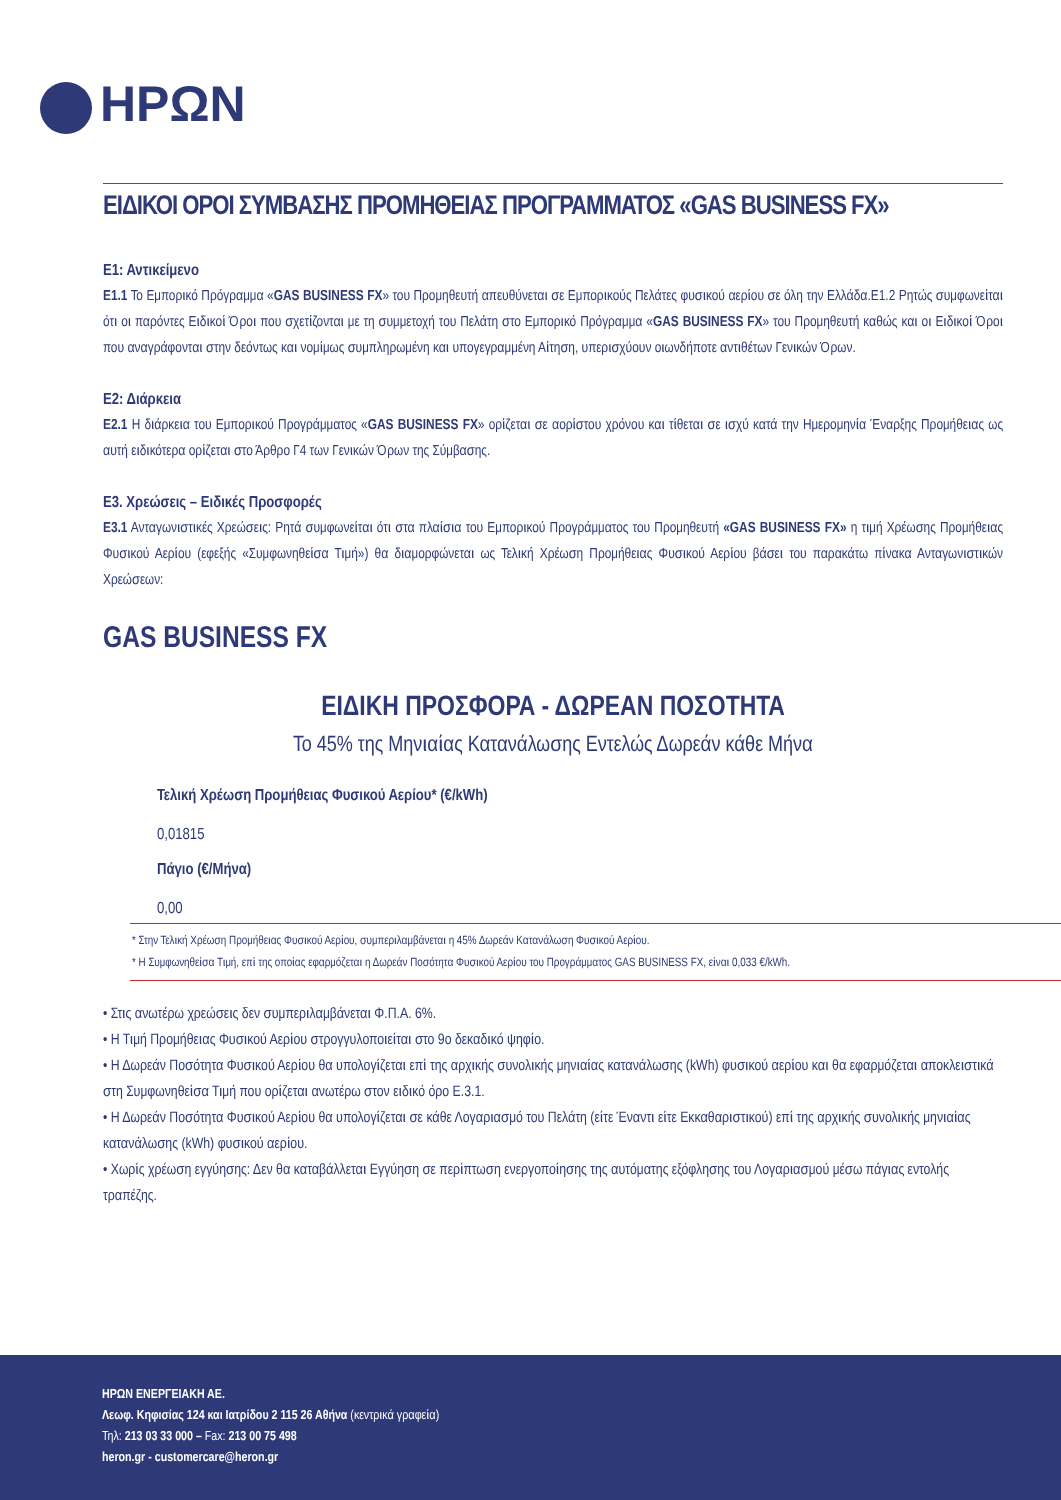ΗΡΩΝ
ΕΙΔΙΚΟΙ ΟΡΟΙ ΣΥΜΒΑΣΗΣ ΠΡΟΜΗΘΕΙΑΣ ΠΡΟΓΡΑΜΜΑΤΟΣ «GAS BUSINESS FX»
Ε1: Αντικείμενο
Ε1.1 Το Εμπορικό Πρόγραμμα «GAS BUSINESS FX» του Προμηθευτή απευθύνεται σε Εμπορικούς Πελάτες φυσικού αερίου σε όλη την Ελλάδα.Ε1.2 Ρητώς συμφωνείται ότι οι παρόντες Ειδικοί Όροι που σχετίζονται με τη συμμετοχή του Πελάτη στο Εμπορικό Πρόγραμμα «GAS BUSINESS FX» του Προμηθευτή καθώς και οι Ειδικοί Όροι που αναγράφονται στην δεόντως και νομίμως συμπληρωμένη και υπογεγραμμένη Αίτηση, υπερισχύουν οιωνδήποτε αντιθέτων Γενικών Όρων.
Ε2: Διάρκεια
Ε2.1 Η διάρκεια του Εμπορικού Προγράμματος «GAS BUSINESS FX» ορίζεται σε αορίστου χρόνου και τίθεται σε ισχύ κατά την Ημερομηνία Έναρξης Προμήθειας ως αυτή ειδικότερα ορίζεται στο Άρθρο Γ4 των Γενικών Όρων της Σύμβασης.
Ε3. Χρεώσεις – Ειδικές Προσφορές
Ε3.1 Ανταγωνιστικές Χρεώσεις: Ρητά συμφωνείται ότι στα πλαίσια του Εμπορικού Προγράμματος του Προμηθευτή «GAS BUSINESS FX» η τιμή Χρέωσης Προμήθειας Φυσικού Αερίου (εφεξής «Συμφωνηθείσα Τιμή») θα διαμορφώνεται ως Τελική Χρέωση Προμήθειας Φυσικού Αερίου βάσει του παρακάτω πίνακα Ανταγωνιστικών Χρεώσεων:
GAS BUSINESS FX
ΕΙΔΙΚΗ ΠΡΟΣΦΟΡΑ - ΔΩΡΕΑΝ ΠΟΣΟΤΗΤΑ
Το 45% της Μηνιαίας Κατανάλωσης Εντελώς Δωρεάν κάθε Μήνα
| Τελική Χρέωση Προμήθειας Φυσικού Αερίου* (€/kWh) |
| --- |
| 0,01815 |
| Πάγιο (€/Μήνα) |
| 0,00 |
* Στην Τελική Χρέωση Προμήθειας Φυσικού Αερίου, συμπεριλαμβάνεται η 45% Δωρεάν Κατανάλωση Φυσικού Αερίου.
* Η Συμφωνηθείσα Τιμή, επί της οποίας εφαρμόζεται η Δωρεάν Ποσότητα Φυσικού Αερίου του Προγράμματος GAS BUSINESS FX, είναι 0,033 €/kWh.
• Στις ανωτέρω χρεώσεις δεν συμπεριλαμβάνεται Φ.Π.Α. 6%.
• Η Τιμή Προμήθειας Φυσικού Αερίου στρογγυλοποιείται στο 9ο δεκαδικό ψηφίο.
• Η Δωρεάν Ποσότητα Φυσικού Αερίου θα υπολογίζεται επί της αρχικής συνολικής μηνιαίας κατανάλωσης (kWh) φυσικού αερίου και θα εφαρμόζεται αποκλειστικά στη Συμφωνηθείσα Τιμή που ορίζεται ανωτέρω στον ειδικό όρο Ε.3.1.
• Η Δωρεάν Ποσότητα Φυσικού Αερίου θα υπολογίζεται σε κάθε Λογαριασμό του Πελάτη (είτε Έναντι είτε Εκκαθαριστικού) επί της αρχικής συνολικής μηνιαίας κατανάλωσης (kWh) φυσικού αερίου.
• Χωρίς χρέωση εγγύησης: Δεν θα καταβάλλεται Εγγύηση σε περίπτωση ενεργοποίησης της αυτόματης εξόφλησης του Λογαριασμού μέσω πάγιας εντολής τραπέζης.
ΗΡΩΝ ΕΝΕΡΓΕΙΑΚΗ ΑΕ.
Λεωφ. Κηφισίας 124 και Ιατρίδου 2 115 26 Αθήνα (κεντρικά γραφεία)
Τηλ: 213 03 33 000 – Fax: 213 00 75 498
heron.gr - customercare@heron.gr